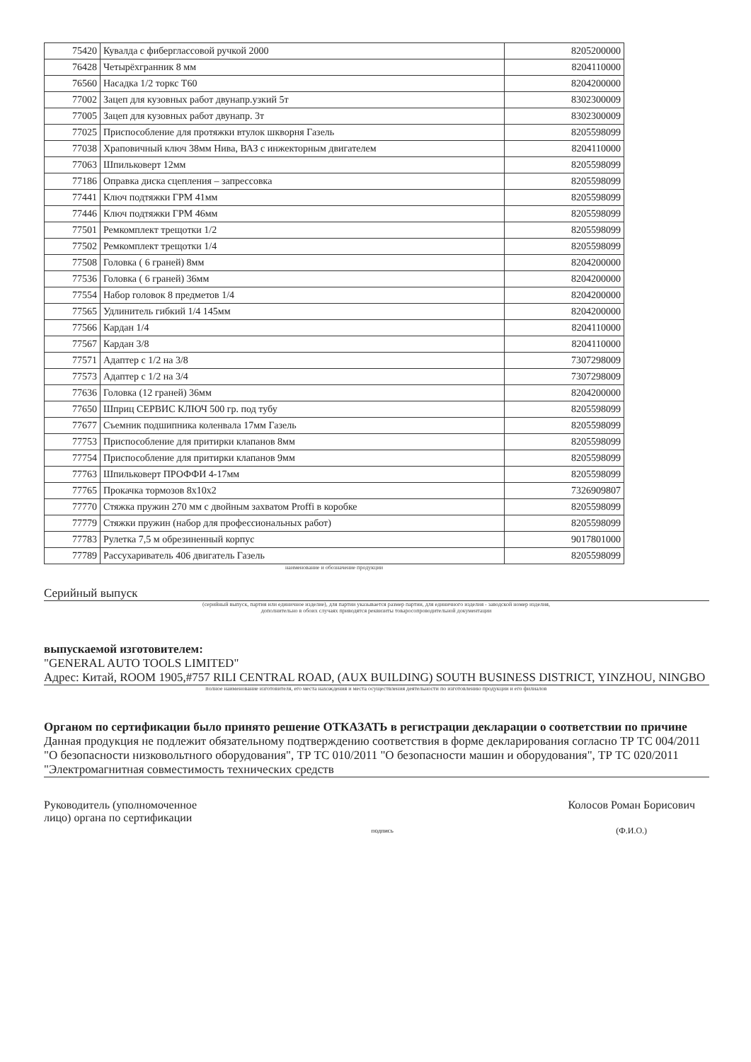| 75420 | Кувалда с фиберглассовой ручкой 2000 | 8205200000 |
| 76428 | Четырёхгранник 8 мм | 8204110000 |
| 76560 | Насадка 1/2 торкс T60 | 8204200000 |
| 77002 | Зацеп для кузовных работ двунапр.узкий 5т | 8302300009 |
| 77005 | Зацеп для кузовных работ двунапр. 3т | 8302300009 |
| 77025 | Приспособление для протяжки втулок шкворня Газель | 8205598099 |
| 77038 | Храповичный ключ 38мм Нива, ВАЗ с инжекторным двигателем | 8204110000 |
| 77063 | Шпильковерт 12мм | 8205598099 |
| 77186 | Оправка диска сцепления – запрессовка | 8205598099 |
| 77441 | Ключ подтяжки ГРМ 41мм | 8205598099 |
| 77446 | Ключ подтяжки ГРМ 46мм | 8205598099 |
| 77501 | Ремкомплект трещотки 1/2 | 8205598099 |
| 77502 | Ремкомплект трещотки 1/4 | 8205598099 |
| 77508 | Головка ( 6 граней) 8мм | 8204200000 |
| 77536 | Головка ( 6 граней) 36мм | 8204200000 |
| 77554 | Набор головок 8 предметов 1/4 | 8204200000 |
| 77565 | Удлинитель гибкий 1/4 145мм | 8204200000 |
| 77566 | Кардан 1/4 | 8204110000 |
| 77567 | Кардан 3/8 | 8204110000 |
| 77571 | Адаптер с 1/2 на 3/8 | 7307298009 |
| 77573 | Адаптер с 1/2 на 3/4 | 7307298009 |
| 77636 | Головка (12 граней) 36мм | 8204200000 |
| 77650 | Шприц СЕРВИС КЛЮЧ 500 гр. под тубу | 8205598099 |
| 77677 | Съемник подшипника коленвала 17мм Газель | 8205598099 |
| 77753 | Приспособление для притирки клапанов 8мм | 8205598099 |
| 77754 | Приспособление для притирки клапанов 9мм | 8205598099 |
| 77763 | Шпильковерт ПРОФФИ 4-17мм | 8205598099 |
| 77765 | Прокачка тормозов 8x10x2 | 7326909807 |
| 77770 | Стяжка пружин 270 мм с двойным захватом Proffi в коробке | 8205598099 |
| 77779 | Стяжки пружин (набор для профессиональных работ) | 8205598099 |
| 77783 | Рулетка 7,5 м обрезиненный корпус | 9017801000 |
| 77789 | Рассухариватель 406 двигатель Газель | 8205598099 |
наименование и обозначение продукции
Серийный выпуск
(серийный выпуск, партия или единичное изделие), для партии указывается размер партии, для единичного изделия - заводской номер изделия,
дополнительно в обоих случаях приводятся реквизиты товаросопроводительной документации
выпускаемой изготовителем:
"GENERAL AUTO TOOLS LIMITED"
Адрес: Китай, ROOM 1905,#757 RILI CENTRAL ROAD, (AUX BUILDING) SOUTH BUSINESS DISTRICT, YINZHOU, NINGBO
полное наименование изготовителя, его места нахождения и места осуществления деятельности по изготовлению продукции и его филиалов
Органом по сертификации было принято решение ОТКАЗАТЬ в регистрации декларации о соответствии по причине
Данная продукция не подлежит обязательному подтверждению соответствия в форме декларирования согласно ТР ТС 004/2011 "О безопасности низковольтного оборудования", ТР ТС 010/2011 "О безопасности машин и оборудования", ТР ТС 020/2011 "Электромагнитная совместимость технических средств
Руководитель (уполномоченное
лицо) органа по сертификации
подпись
Колосов Роман Борисович
(Ф.И.О.)